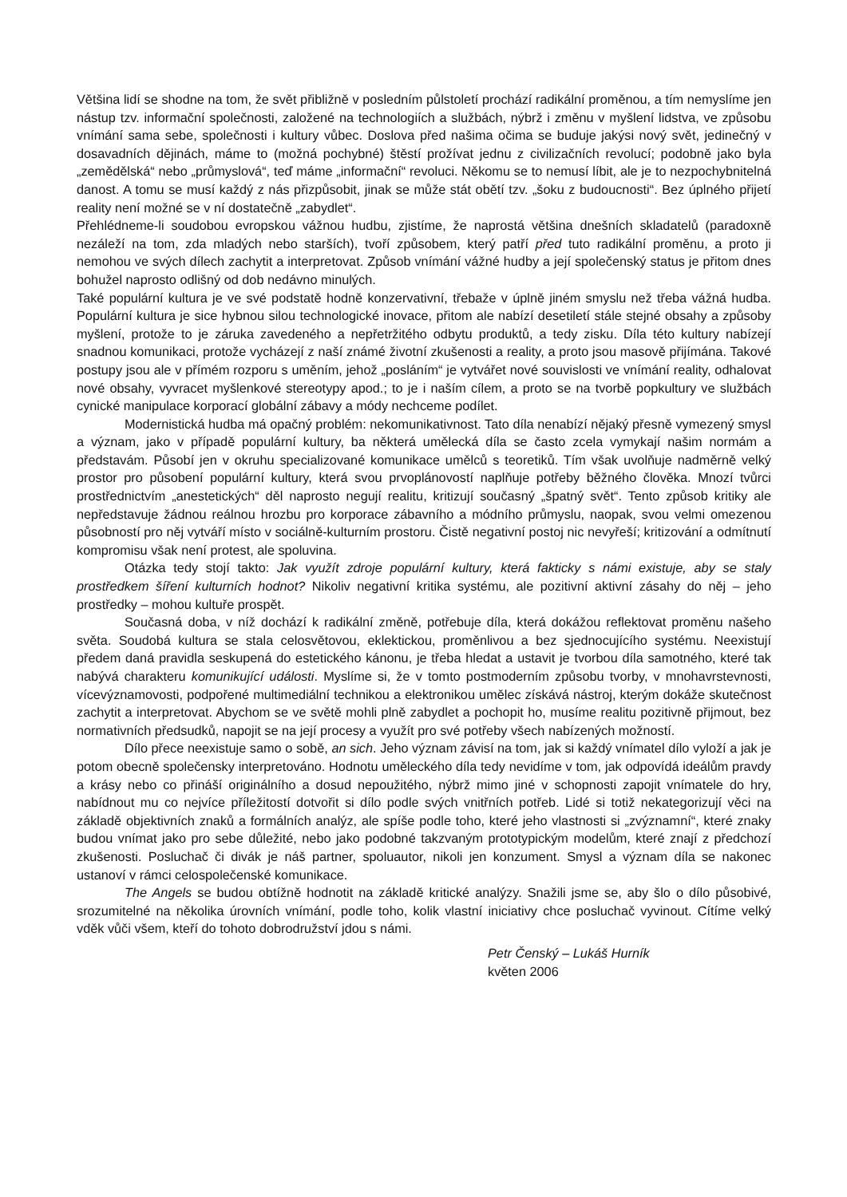Většina lidí se shodne na tom, že svět přibližně v posledním půlstoletí prochází radikální proměnou, a tím nemyslíme jen nástup tzv. informační společnosti, založené na technologiích a službách, nýbrž i změnu v myšlení lidstva, ve způsobu vnímání sama sebe, společnosti i kultury vůbec. Doslova před našima očima se buduje jakýsi nový svět, jedinečný v dosavadních dějinách, máme to (možná pochybné) štěstí prožívat jednu z civilizačních revolucí; podobně jako byla „zemědělská“ nebo „průmyslová“, teď máme „informační“ revoluci. Někomu se to nemusí líbit, ale je to nezpochybnitelná danost. A tomu se musí každý z nás přizpůsobit, jinak se může stát obětí tzv. „šoku z budoucnosti“. Bez úplného přijetí reality není možné se v ní dostatečně „zabydlet“.
Přehlédneme-li soudobou evropskou vážnou hudbu, zjistíme, že naprostá většina dnešních skladatelů (paradoxně nezáleží na tom, zda mladých nebo starších), tvoří způsobem, který patří před tuto radikální proměnu, a proto ji nemohou ve svých dílech zachytit a interpretovat. Způsob vnímání vážné hudby a její společenský status je přitom dnes bohužel naprosto odlišný od dob nedávno minulých.
Také populární kultura je ve své podstatě hodně konzervativní, třebaže v úplně jiném smyslu než třeba vážná hudba. Populární kultura je sice hybnou silou technologické inovace, přitom ale nabízí desetiletí stále stejné obsahy a způsoby myšlení, protože to je záruka zavedeného a nepřetržitého odbytu produktů, a tedy zisku. Díla této kultury nabízejí snadnou komunikaci, protože vycházejí z naší známé životní zkušenosti a reality, a proto jsou masově přijímána. Takové postupy jsou ale v přímém rozporu s uměním, jehož „posláním“ je vytvářet nové souvislosti ve vnímání reality, odhalovat nové obsahy, vyvracet myšlenkové stereotypy apod.; to je i naším cílem, a proto se na tvorbě popkultury ve službách cynické manipulace korporací globální zábavy a módy nechceme podílet.
Modernistická hudba má opačný problém: nekomunikativnost. Tato díla nenabízí nějaký přesně vymezený smysl a význam, jako v případě populární kultury, ba některá umělecká díla se často zcela vymykají našim normám a představám. Působí jen v okruhu specializované komunikace umělců s teoretiků. Tím však uvolňuje nadměrně velký prostor pro působení populární kultury, která svou prvoplánovostí naplňuje potřeby běžného člověka. Mnozí tvůrci prostřednictvím „anestetických“ děl naprosto negují realitu, kritizují současný „špatný svět“. Tento způsob kritiky ale nepředstavuje žádnou reálnou hrozbu pro korporace zábavního a módního průmyslu, naopak, svou velmi omezenou působností pro něj vytváří místo v sociálně-kulturním prostoru. Čistě negativní postoj nic nevyřeší; kritizování a odmítnutí kompromisu však není protest, ale spoluvina.
Otázka tedy stojí takto: Jak využít zdroje populární kultury, která fakticky s námi existuje, aby se staly prostředkem šíření kulturních hodnot? Nikoliv negativní kritika systému, ale pozitivní aktivní zásahy do něj – jeho prostředky – mohou kultuře prospět.
Současná doba, v níž dochází k radikální změně, potřebuje díla, která dokážou reflektovat proměnu našeho světa. Soudobá kultura se stala celosvětovou, eklektickou, proměnlivou a bez sjednocujícího systému. Neexistují předem daná pravidla seskupená do estetického kánonu, je třeba hledat a ustavit je tvorbou díla samotného, které tak nabývá charakteru komunikující události. Myslíme si, že v tomto postmoderním způsobu tvorby, v mnohavrstevnosti, vícevýznamovosti, podpořené multimediální technikou a elektronikou umělec získává nástroj, kterým dokáže skutečnost zachytit a interpretovat. Abychom se ve světě mohli plně zabydlet a pochopit ho, musíme realitu pozitivně přijmout, bez normativních předsudků, napojit se na její procesy a využít pro své potřeby všech nabízených možností.
Dílo přece neexistuje samo o sobě, an sich. Jeho význam závisí na tom, jak si každý vnímatel dílo vyloží a jak je potom obecně společensky interpretováno. Hodnotu uměleckého díla tedy nevidíme v tom, jak odpovídá ideálům pravdy a krásy nebo co přináší originálního a dosud nepoužitého, nýbrž mimo jiné v schopnosti zapojit vnímatele do hry, nabídnout mu co nejvíce příležitostí dotvořit si dílo podle svých vnitřních potřeb. Lidé si totiž nekategorizují věci na základě objektivních znaků a formálních analýz, ale spíše podle toho, které jeho vlastnosti si „zvýznamní“, které znaky budou vnímat jako pro sebe důležité, nebo jako podobné takzvaným prototypickým modelům, které znají z předchozí zkušenosti. Posluchač či divák je náš partner, spoluautor, nikoli jen konzument. Smysl a význam díla se nakonec ustanoví v rámci celospolečenské komunikace.
The Angels se budou obtížně hodnotit na základě kritické analýzy. Snažili jsme se, aby šlo o dílo působivé, srozumitelné na několika úrovních vnímání, podle toho, kolik vlastní iniciativy chce posluchač vyvinout. Cítíme velký vděk vůči všem, kteří do tohoto dobrodružství jdou s námi.
Petr Čenský – Lukáš Hurník
květen 2006